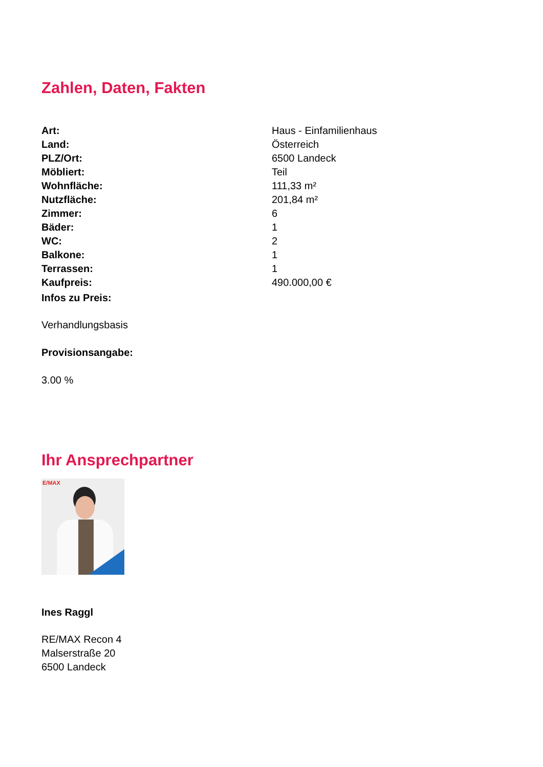Zahlen, Daten, Fakten
| Art: | Haus - Einfamilienhaus |
| Land: | Österreich |
| PLZ/Ort: | 6500 Landeck |
| Möbliert: | Teil |
| Wohnfläche: | 111,33 m² |
| Nutzfläche: | 201,84 m² |
| Zimmer: | 6 |
| Bäder: | 1 |
| WC: | 2 |
| Balkone: | 1 |
| Terrassen: | 1 |
| Kaufpreis: | 490.000,00 € |
Infos zu Preis:
Verhandlungsbasis
Provisionsangabe:
3.00 %
Ihr Ansprechpartner
E/MAX
Ines Raggl
RE/MAX Recon 4
Malserstraße 20
6500 Landeck